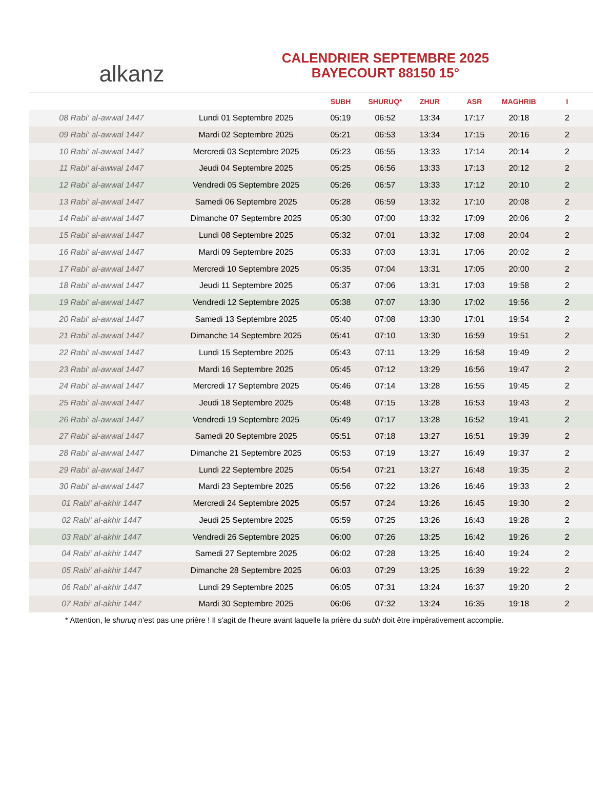alkanz
CALENDRIER SEPTEMBRE 2025
BAYECOURT 88150 15°
| | | SUBH | SHURUQ* | ZHUR | ASR | MAGHRIB | I |
| --- | --- | --- | --- | --- | --- | --- | --- |
| 08 Rabi‘ al-awwal 1447 | Lundi 01 Septembre 2025 | 05:19 | 06:52 | 13:34 | 17:17 | 20:18 | 2 |
| 09 Rabi‘ al-awwal 1447 | Mardi 02 Septembre 2025 | 05:21 | 06:53 | 13:34 | 17:15 | 20:16 | 2 |
| 10 Rabi‘ al-awwal 1447 | Mercredi 03 Septembre 2025 | 05:23 | 06:55 | 13:33 | 17:14 | 20:14 | 2 |
| 11 Rabi‘ al-awwal 1447 | Jeudi 04 Septembre 2025 | 05:25 | 06:56 | 13:33 | 17:13 | 20:12 | 2 |
| 12 Rabi‘ al-awwal 1447 | Vendredi 05 Septembre 2025 | 05:26 | 06:57 | 13:33 | 17:12 | 20:10 | 2 |
| 13 Rabi‘ al-awwal 1447 | Samedi 06 Septembre 2025 | 05:28 | 06:59 | 13:32 | 17:10 | 20:08 | 2 |
| 14 Rabi‘ al-awwal 1447 | Dimanche 07 Septembre 2025 | 05:30 | 07:00 | 13:32 | 17:09 | 20:06 | 2 |
| 15 Rabi‘ al-awwal 1447 | Lundi 08 Septembre 2025 | 05:32 | 07:01 | 13:32 | 17:08 | 20:04 | 2 |
| 16 Rabi‘ al-awwal 1447 | Mardi 09 Septembre 2025 | 05:33 | 07:03 | 13:31 | 17:06 | 20:02 | 2 |
| 17 Rabi‘ al-awwal 1447 | Mercredi 10 Septembre 2025 | 05:35 | 07:04 | 13:31 | 17:05 | 20:00 | 2 |
| 18 Rabi‘ al-awwal 1447 | Jeudi 11 Septembre 2025 | 05:37 | 07:06 | 13:31 | 17:03 | 19:58 | 2 |
| 19 Rabi‘ al-awwal 1447 | Vendredi 12 Septembre 2025 | 05:38 | 07:07 | 13:30 | 17:02 | 19:56 | 2 |
| 20 Rabi‘ al-awwal 1447 | Samedi 13 Septembre 2025 | 05:40 | 07:08 | 13:30 | 17:01 | 19:54 | 2 |
| 21 Rabi‘ al-awwal 1447 | Dimanche 14 Septembre 2025 | 05:41 | 07:10 | 13:30 | 16:59 | 19:51 | 2 |
| 22 Rabi‘ al-awwal 1447 | Lundi 15 Septembre 2025 | 05:43 | 07:11 | 13:29 | 16:58 | 19:49 | 2 |
| 23 Rabi‘ al-awwal 1447 | Mardi 16 Septembre 2025 | 05:45 | 07:12 | 13:29 | 16:56 | 19:47 | 2 |
| 24 Rabi‘ al-awwal 1447 | Mercredi 17 Septembre 2025 | 05:46 | 07:14 | 13:28 | 16:55 | 19:45 | 2 |
| 25 Rabi‘ al-awwal 1447 | Jeudi 18 Septembre 2025 | 05:48 | 07:15 | 13:28 | 16:53 | 19:43 | 2 |
| 26 Rabi‘ al-awwal 1447 | Vendredi 19 Septembre 2025 | 05:49 | 07:17 | 13:28 | 16:52 | 19:41 | 2 |
| 27 Rabi‘ al-awwal 1447 | Samedi 20 Septembre 2025 | 05:51 | 07:18 | 13:27 | 16:51 | 19:39 | 2 |
| 28 Rabi‘ al-awwal 1447 | Dimanche 21 Septembre 2025 | 05:53 | 07:19 | 13:27 | 16:49 | 19:37 | 2 |
| 29 Rabi‘ al-awwal 1447 | Lundi 22 Septembre 2025 | 05:54 | 07:21 | 13:27 | 16:48 | 19:35 | 2 |
| 30 Rabi‘ al-awwal 1447 | Mardi 23 Septembre 2025 | 05:56 | 07:22 | 13:26 | 16:46 | 19:33 | 2 |
| 01 Rabi‘ al-akhir 1447 | Mercredi 24 Septembre 2025 | 05:57 | 07:24 | 13:26 | 16:45 | 19:30 | 2 |
| 02 Rabi‘ al-akhir 1447 | Jeudi 25 Septembre 2025 | 05:59 | 07:25 | 13:26 | 16:43 | 19:28 | 2 |
| 03 Rabi‘ al-akhir 1447 | Vendredi 26 Septembre 2025 | 06:00 | 07:26 | 13:25 | 16:42 | 19:26 | 2 |
| 04 Rabi‘ al-akhir 1447 | Samedi 27 Septembre 2025 | 06:02 | 07:28 | 13:25 | 16:40 | 19:24 | 2 |
| 05 Rabi‘ al-akhir 1447 | Dimanche 28 Septembre 2025 | 06:03 | 07:29 | 13:25 | 16:39 | 19:22 | 2 |
| 06 Rabi‘ al-akhir 1447 | Lundi 29 Septembre 2025 | 06:05 | 07:31 | 13:24 | 16:37 | 19:20 | 2 |
| 07 Rabi‘ al-akhir 1447 | Mardi 30 Septembre 2025 | 06:06 | 07:32 | 13:24 | 16:35 | 19:18 | 2 |
* Attention, le shuruq n'est pas une prière ! Il s'agit de l'heure avant laquelle la prière du subh doit être impérativement accomplie.